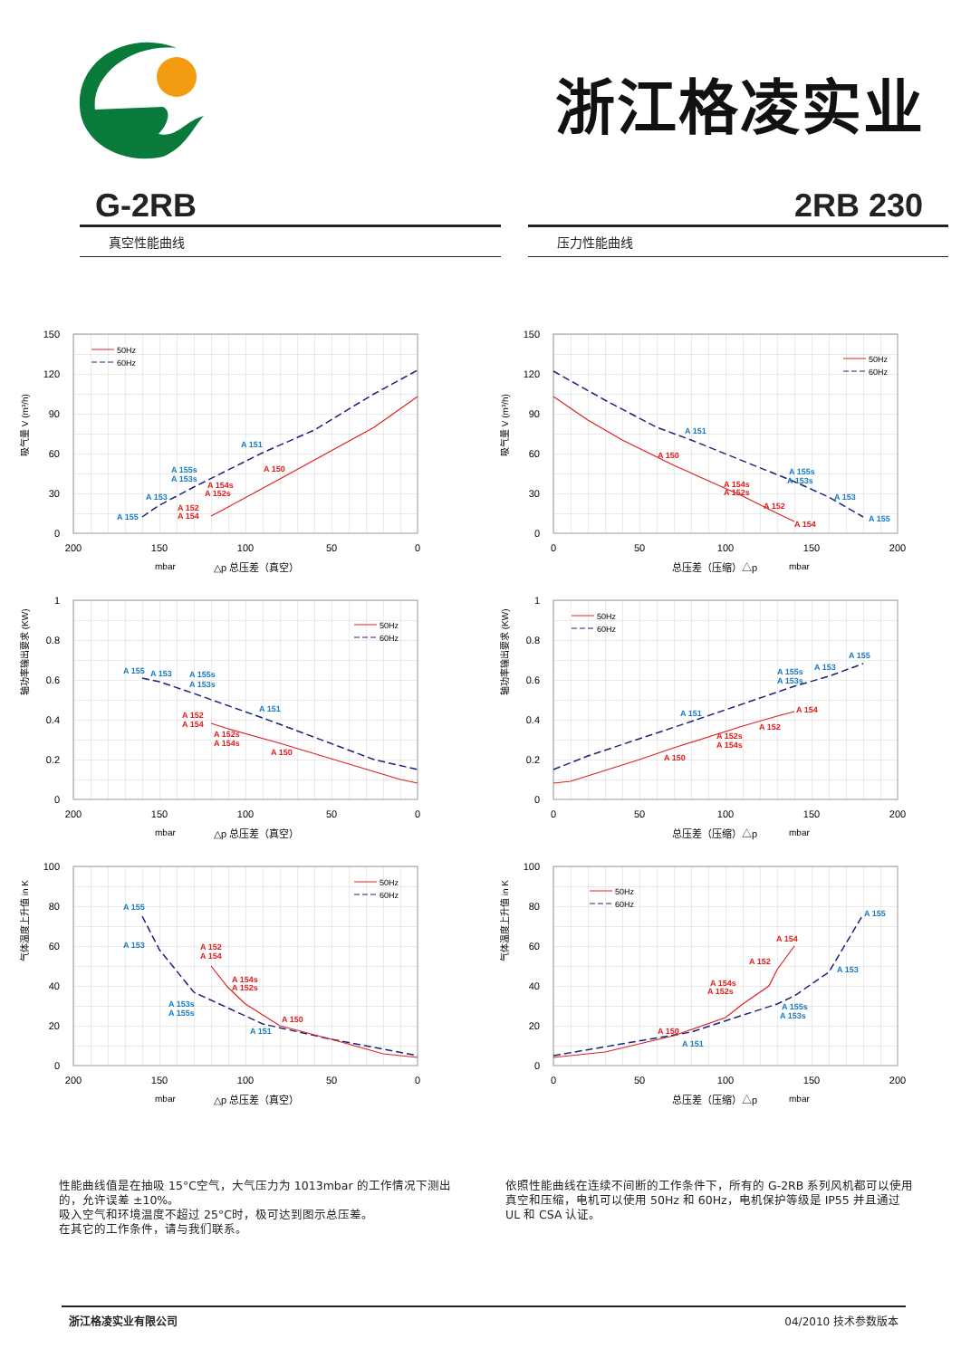浙江格凌实业
G-2RB 2RB 230
真空性能曲线 压力性能曲线
150
120
90
60
30
0
200
150
100
50
0
吸气量 V (m³/h)
mbar
△p 总压差（真空）
50Hz
60Hz
A 155
A 153
A 155s
A 153s
A 151
A 152
A 154
A 154s
A 152s
A 150
150
120
90
60
30
0
0
50
100
150
200
吸气量 V (m³/h)
总压差（压缩）△p
mbar
50Hz
60Hz
A 151
A 155s
A 153s
A 153
A 155
A 150
A 154s
A 152s
A 152
A 154
1
0.8
0.6
0.4
0.2
0
200
150
100
50
0
轴功率输出要求 (KW)
mbar
△p 总压差（真空）
50Hz
60Hz
A 155
A 153
A 155s
A 153s
A 151
A 152
A 154
A 152s
A 154s
A 150
1
0.8
0.6
0.4
0.2
0
0
50
100
150
200
轴功率输出要求 (KW)
总压差（压缩）△p
mbar
50Hz
60Hz
A 151
A 155s
A 153s
A 153
A 155
A 150
A 152s
A 154s
A 152
A 154
100
80
60
40
20
0
200
150
100
50
0
气体温度上升值 in K
mbar
△p 总压差（真空）
50Hz
60Hz
A 155
A 153
A 153s
A 155s
A 151
A 152
A 154
A 154s
A 152s
A 150
100
80
60
40
20
0
0
50
100
150
200
气体温度上升值 in K
总压差（压缩）△p
mbar
50Hz
60Hz
A 151
A 155s
A 153s
A 153
A 155
A 150
A 154s
A 152s
A 152
A 154
性能曲线值是在抽吸 15°C空气，大气压力为 1013mbar 的工作情况下测出的，允许误差 ±10%。
吸入空气和环境温度不超过 25°C时，极可达到图示总压差。
在其它的工作条件，请与我们联系。
依照性能曲线在连续不间断的工作条件下，所有的 G-2RB 系列风机都可以使用真空和压缩，电机可以使用 50Hz 和 60Hz，电机保护等级是 IP55 并且通过 UL 和 CSA 认证。
浙江格凌实业有限公司 04/2010 技术参数版本